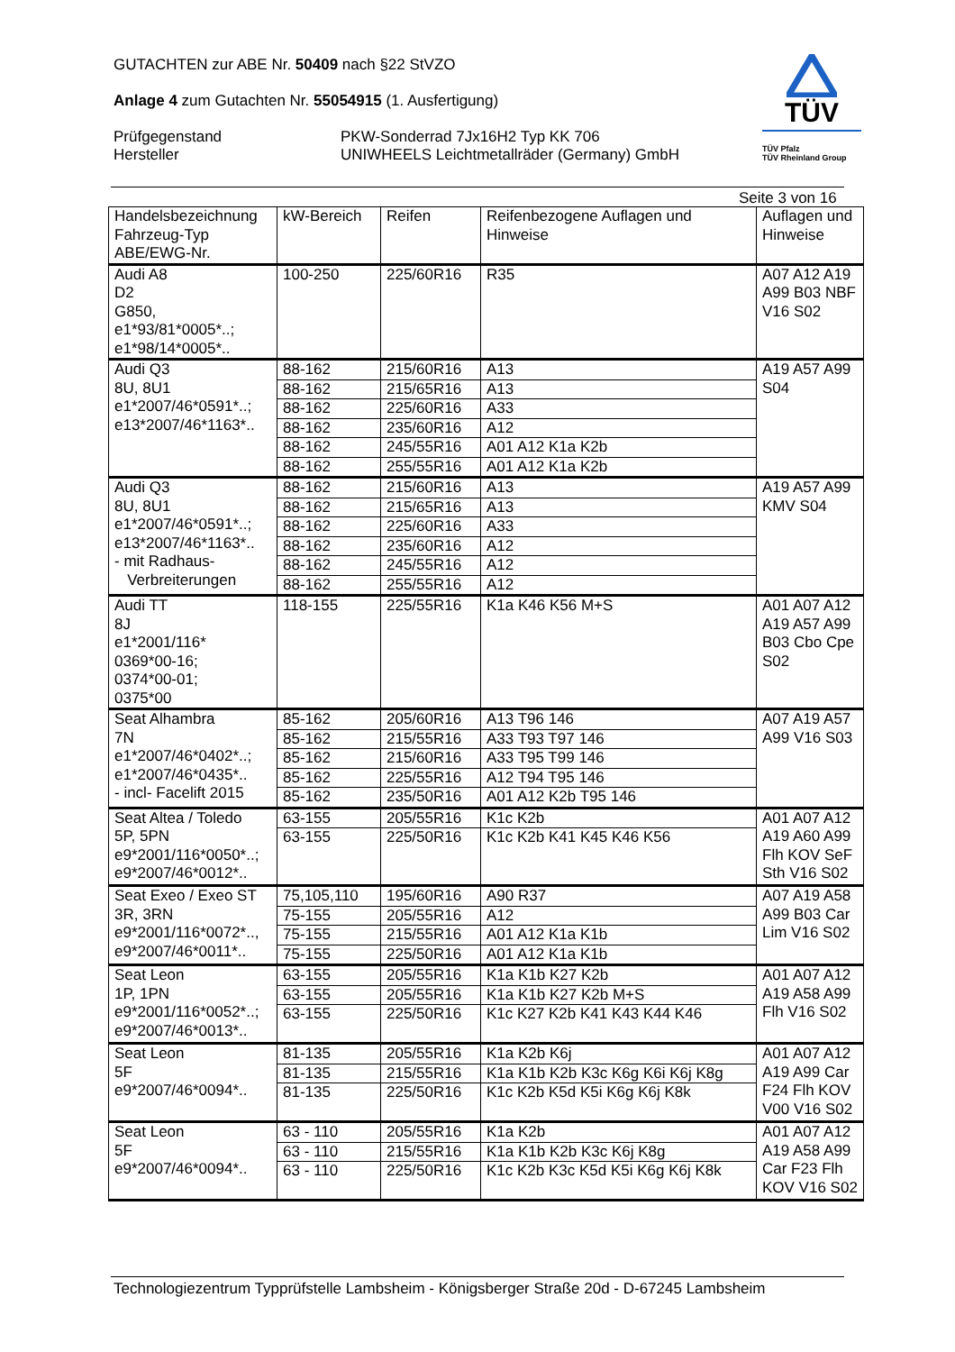GUTACHTEN zur ABE Nr. 50409 nach §22 StVZO
Anlage 4 zum Gutachten Nr. 55054915 (1. Ausfertigung)
Prüfgegenstand
Hersteller
PKW-Sonderrad 7Jx16H2 Typ KK 706
UNIWHEELS Leichtmetallräder (Germany) GmbH
TÜV
TÜV Pfalz
TÜV Rheinland Group
Seite 3 von 16
| Handelsbezeichnung Fahrzeug-Typ ABE/EWG-Nr. | kW-Bereich | Reifen | Reifenbezogene Auflagen und Hinweise | Auflagen und Hinweise |
| --- | --- | --- | --- | --- |
| Audi A8 D2 G850, e1*93/81*0005*..; e1*98/14*0005*.. | 100-250 | 225/60R16 | R35 | A07 A12 A19 A99 B03 NBF V16 S02 |
| Audi Q3 8U, 8U1 e1*2007/46*0591*..; e13*2007/46*1163*.. | 88-162 | 215/60R16 | A13 | A19 A57 A99 S04 |
| | 88-162 | 215/65R16 | A13 | |
| | 88-162 | 225/60R16 | A33 | |
| | 88-162 | 235/60R16 | A12 | |
| | 88-162 | 245/55R16 | A01 A12 K1a K2b | |
| | 88-162 | 255/55R16 | A01 A12 K1a K2b | |
| Audi Q3 8U, 8U1 e1*2007/46*0591*..; e13*2007/46*1163*.. - mit Radhaus- Verbreiterungen | 88-162 | 215/60R16 | A13 | A19 A57 A99 KMV S04 |
| | 88-162 | 215/65R16 | A13 | |
| | 88-162 | 225/60R16 | A33 | |
| | 88-162 | 235/60R16 | A12 | |
| | 88-162 | 245/55R16 | A12 | |
| | 88-162 | 255/55R16 | A12 | |
| Audi TT 8J e1*2001/116* 0369*00-16; 0374*00-01; 0375*00 | 118-155 | 225/55R16 | K1a K46 K56 M+S | A01 A07 A12 A19 A57 A99 B03 Cbo Cpe S02 |
| Seat Alhambra 7N e1*2007/46*0402*..; e1*2007/46*0435*.. - incl- Facelift 2015 | 85-162 | 205/60R16 | A13 T96 146 | A07 A19 A57 A99 V16 S03 |
| | 85-162 | 215/55R16 | A33 T93 T97 146 | |
| | 85-162 | 215/60R16 | A33 T95 T99 146 | |
| | 85-162 | 225/55R16 | A12 T94 T95 146 | |
| | 85-162 | 235/50R16 | A01 A12 K2b T95 146 | |
| Seat Altea / Toledo 5P, 5PN e9*2001/116*0050*..; e9*2007/46*0012*.. | 63-155 | 205/55R16 | K1c K2b | A01 A07 A12 A19 A60 A99 Flh KOV SeF Sth V16 S02 |
| | 63-155 | 225/50R16 | K1c K2b K41 K45 K46 K56 | |
| Seat Exeo / Exeo ST 3R, 3RN e9*2001/116*0072*.., e9*2007/46*0011*.. | 75,105,110 | 195/60R16 | A90 R37 | A07 A19 A58 A99 B03 Car Lim V16 S02 |
| | 75-155 | 205/55R16 | A12 | |
| | 75-155 | 215/55R16 | A01 A12 K1a K1b | |
| | 75-155 | 225/50R16 | A01 A12 K1a K1b | |
| Seat Leon 1P, 1PN e9*2001/116*0052*..; e9*2007/46*0013*.. | 63-155 | 205/55R16 | K1a K1b K27 K2b | A01 A07 A12 A19 A58 A99 Flh V16 S02 |
| | 63-155 | 205/55R16 | K1a K1b K27 K2b M+S | |
| | 63-155 | 225/50R16 | K1c K27 K2b K41 K43 K44 K46 | |
| Seat Leon 5F e9*2007/46*0094*.. | 81-135 | 205/55R16 | K1a K2b K6j | A01 A07 A12 A19 A99 Car F24 Flh KOV V00 V16 S02 |
| | 81-135 | 215/55R16 | K1a K1b K2b K3c K6g K6i K6j K8g | |
| | 81-135 | 225/50R16 | K1c K2b K5d K5i K6g K6j K8k | |
| Seat Leon 5F e9*2007/46*0094*.. | 63 - 110 | 205/55R16 | K1a K2b | A01 A07 A12 A19 A58 A99 Car F23 Flh KOV V16 S02 |
| | 63 - 110 | 215/55R16 | K1a K1b K2b K3c K6j K8g | |
| | 63 - 110 | 225/50R16 | K1c K2b K3c K5d K5i K6g K6j K8k | |
Technologiezentrum Typprüfstelle Lambsheim - Königsberger Straße 20d - D-67245 Lambsheim